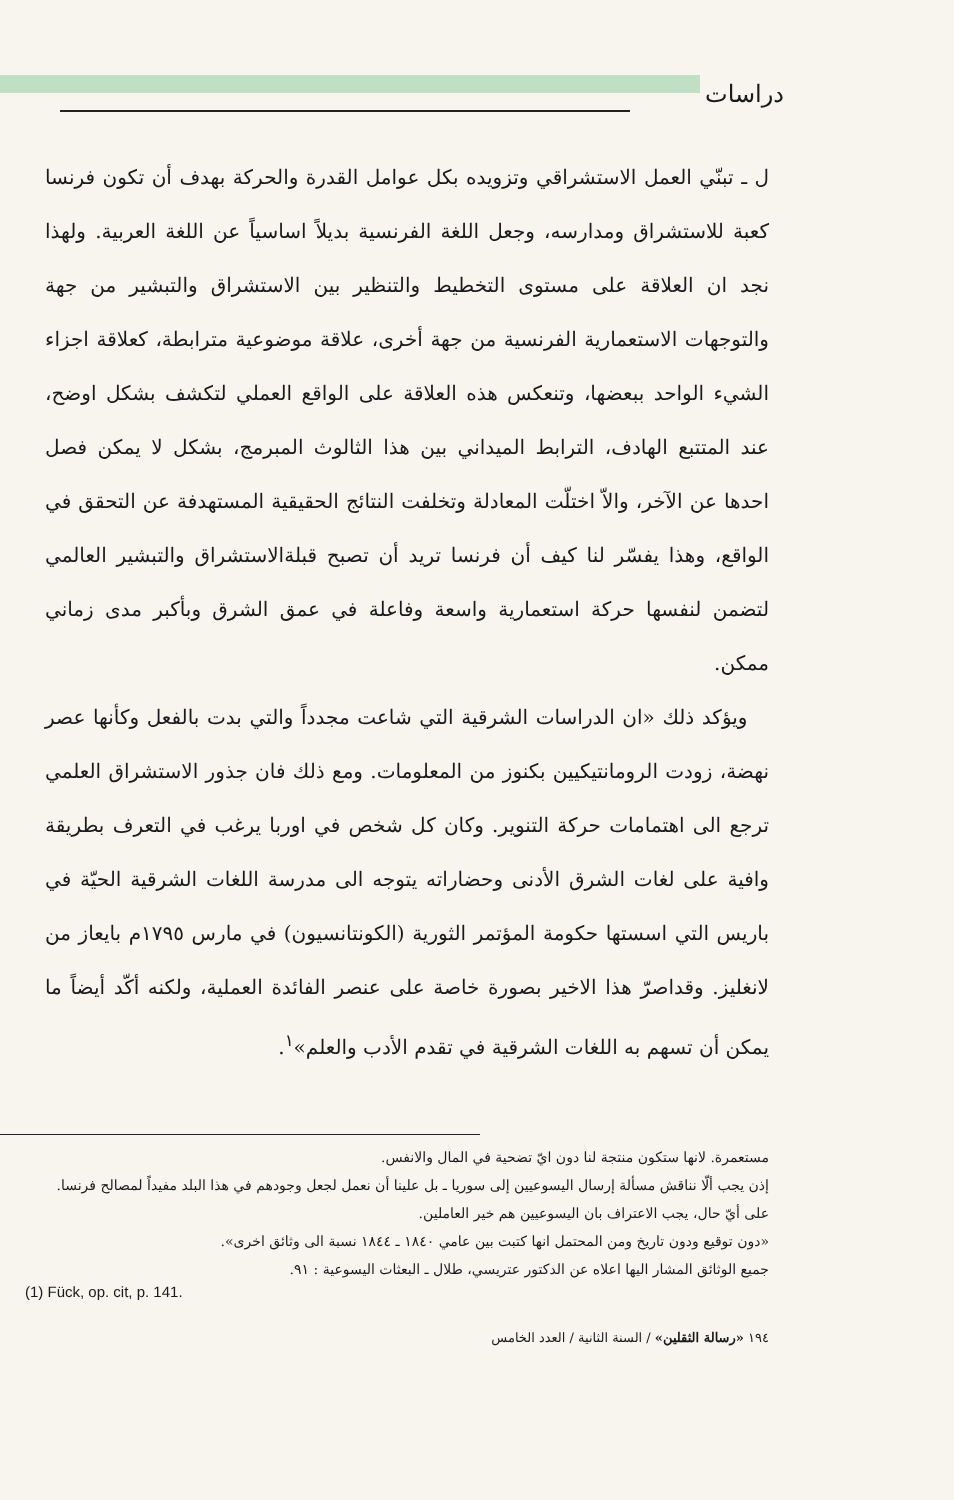دراسات
ل ـ تبنّي العمل الاستشراقي وتزويده بكل عوامل القدرة والحركة بهدف أن تكون فرنسا كعبة للاستشراق ومدارسه، وجعل اللغة الفرنسية بديلاً اساسياً عن اللغة العربية. ولهذا نجد ان العلاقة على مستوى التخطيط والتنظير بين الاستشراق والتبشير من جهة والتوجهات الاستعمارية الفرنسية من جهة أخرى، علاقة موضوعية مترابطة، كعلاقة اجزاء الشيء الواحد ببعضها، وتنعكس هذه العلاقة على الواقع العملي لتكشف بشكل اوضح، عند المتتبع الهادف، الترابط الميداني بين هذا الثالوث المبرمج، بشكل لا يمكن فصل احدها عن الآخر، والاّ اختلّت المعادلة وتخلفت النتائج الحقيقية المستهدفة عن التحقق في الواقع، وهذا يفسّر لنا كيف أن فرنسا تريد أن تصبح قبلةالاستشراق والتبشير العالمي لتضمن لنفسها حركة استعمارية واسعة وفاعلة في عمق الشرق وبأكبر مدى زماني ممكن.
ويؤكد ذلك «ان الدراسات الشرقية التي شاعت مجدداً والتي بدت بالفعل وكأنها عصر نهضة، زودت الرومانتيكيين بكنوز من المعلومات. ومع ذلك فان جذور الاستشراق العلمي ترجع الى اهتمامات حركة التنوير. وكان كل شخص في اوربا يرغب في التعرف بطريقة وافية على لغات الشرق الأدنى وحضاراته يتوجه الى مدرسة اللغات الشرقية الحيّة في باريس التي اسستها حكومة المؤتمر الثورية (الكونتانسيون) في مارس ١٧٩٥م بايعاز من لانغليز. وقداصرّ هذا الاخير بصورة خاصة على عنصر الفائدة العملية، ولكنه أكّد أيضاً ما يمكن أن تسهم به اللغات الشرقية في تقدم الأدب والعلم»<sup>١</sup>.
مستعمرة. لانها ستكون منتجة لنا دون ايّ تضحية في المال والانفس.
إذن يجب ألّا نناقش مسألة إرسال اليسوعيين إلى سوريا ـ بل علينا أن نعمل لجعل وجودهم في هذا البلد مفيداً لمصالح فرنسا. على أيّ حال، يجب الاعتراف بان اليسوعيين هم خير العاملين.
«دون توقيع ودون تاريخ ومن المحتمل انها كتبت بين عامي ١٨٤٠ ـ ١٨٤٤ نسبة الى وثائق اخرى».
جميع الوثائق المشار اليها اعلاه عن الدكتور عتريسي، طلال ـ البعثات اليسوعية : ٩١.
(1) Fück, op. cit, p. 141.
١٩٤ «رسالة الثقلين» / السنة الثانية / العدد الخامس